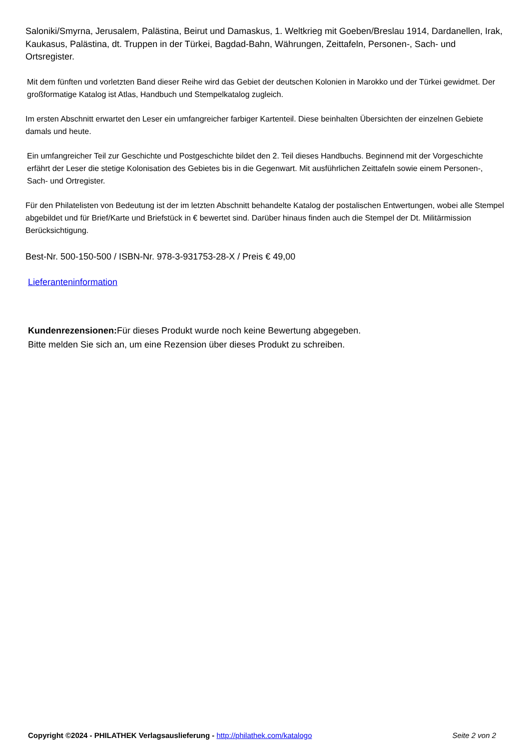Saloniki/Smyrna, Jerusalem, Palästina, Beirut und Damaskus, 1. Weltkrieg mit Goeben/Breslau 1914, Dardanellen, Irak, Kaukasus, Palästina, dt. Truppen in der Türkei, Bagdad-Bahn, Währungen, Zeittafeln, Personen-, Sach- und Ortsregister.
Mit dem fünften und vorletzten Band dieser Reihe wird das Gebiet der deutschen Kolonien in Marokko und der Türkei gewidmet. Der großformatige Katalog ist Atlas, Handbuch und Stempelkatalog zugleich.
Im ersten Abschnitt erwartet den Leser ein umfangreicher farbiger Kartenteil. Diese beinhalten Übersichten der einzelnen Gebiete damals und heute.
Ein umfangreicher Teil zur Geschichte und Postgeschichte bildet den 2. Teil dieses Handbuchs. Beginnend mit der Vorgeschichte erfährt der Leser die stetige Kolonisation des Gebietes bis in die Gegenwart. Mit ausführlichen Zeittafeln sowie einem Personen-, Sach- und Ortregister.
Für den Philatelisten von Bedeutung ist der im letzten Abschnitt behandelte Katalog der postalischen Entwertungen, wobei alle Stempel abgebildet und für Brief/Karte und Briefstück in € bewertet sind. Darüber hinaus finden auch die Stempel der Dt. Militärmission Berücksichtigung.
Best-Nr. 500-150-500 / ISBN-Nr. 978-3-931753-28-X / Preis € 49,00
Lieferanteninformation
Kundenrezensionen: Für dieses Produkt wurde noch keine Bewertung abgegeben.
Bitte melden Sie sich an, um eine Rezension über dieses Produkt zu schreiben.
Copyright ©2024 - PHILATHEK Verlagsauslieferung - http://philathek.com/katalogo Seite 2 von 2